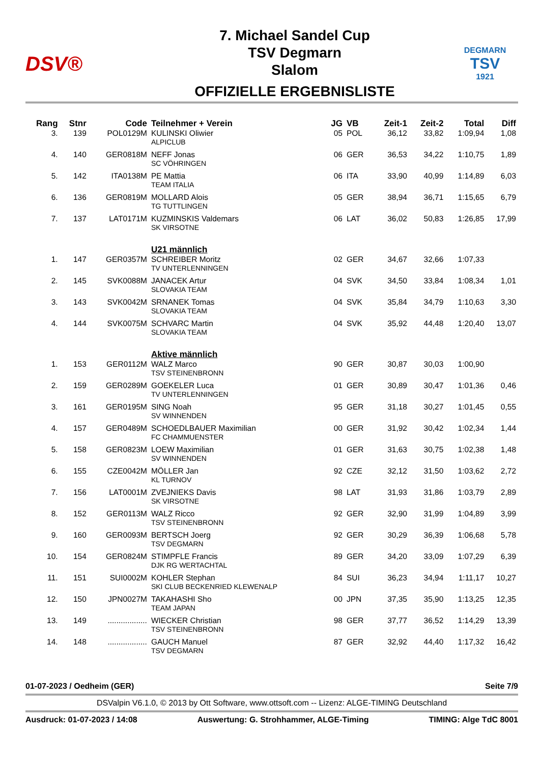DSV®
7. Michael Sandel Cup
TSV Degmarn
Slalom
OFFIZIELLE ERGEBNISLISTE
DEGMARN
TSV
1921
| Rang | Stnr | Code | Teilnehmer + Verein | JG | VB | Zeit-1 | Zeit-2 | Total | Diff |
| --- | --- | --- | --- | --- | --- | --- | --- | --- | --- |
| 3. | 139 | POL0129M | KULINSKI Oliwier ALPICLUB | 05 | POL | 36,12 | 33,82 | 1:09,94 | 1,08 |
| 4. | 140 | GER0818M | NEFF Jonas SC VÖHRINGEN | 06 | GER | 36,53 | 34,22 | 1:10,75 | 1,89 |
| 5. | 142 | ITA0138M | PE Mattia TEAM ITALIA | 06 | ITA | 33,90 | 40,99 | 1:14,89 | 6,03 |
| 6. | 136 | GER0819M | MOLLARD Alois TG TUTTLINGEN | 05 | GER | 38,94 | 36,71 | 1:15,65 | 6,79 |
| 7. | 137 | LAT0171M | KUZMINSKIS Valdemars SK VIRSOTNE | 06 | LAT | 36,02 | 50,83 | 1:26,85 | 17,99 |
| | | | U21 männlich | | | | | | |
| 1. | 147 | GER0357M | SCHREIBER Moritz TV UNTERLENNINGEN | 02 | GER | 34,67 | 32,66 | 1:07,33 | |
| 2. | 145 | SVK0088M | JANACEK Artur SLOVAKIA TEAM | 04 | SVK | 34,50 | 33,84 | 1:08,34 | 1,01 |
| 3. | 143 | SVK0042M | SRNANEK Tomas SLOVAKIA TEAM | 04 | SVK | 35,84 | 34,79 | 1:10,63 | 3,30 |
| 4. | 144 | SVK0075M | SCHVARC Martin SLOVAKIA TEAM | 04 | SVK | 35,92 | 44,48 | 1:20,40 | 13,07 |
| | | | Aktive männlich | | | | | | |
| 1. | 153 | GER0112M | WALZ Marco TSV STEINENBRONN | 90 | GER | 30,87 | 30,03 | 1:00,90 | |
| 2. | 159 | GER0289M | GOEKELER Luca TV UNTERLENNINGEN | 01 | GER | 30,89 | 30,47 | 1:01,36 | 0,46 |
| 3. | 161 | GER0195M | SING Noah SV WINNENDEN | 95 | GER | 31,18 | 30,27 | 1:01,45 | 0,55 |
| 4. | 157 | GER0489M | SCHOEDLBAUER Maximilian FC CHAMMUENSTER | 00 | GER | 31,92 | 30,42 | 1:02,34 | 1,44 |
| 5. | 158 | GER0823M | LOEW Maximilian SV WINNENDEN | 01 | GER | 31,63 | 30,75 | 1:02,38 | 1,48 |
| 6. | 155 | CZE0042M | MÖLLER Jan KL TURNOV | 92 | CZE | 32,12 | 31,50 | 1:03,62 | 2,72 |
| 7. | 156 | LAT0001M | ZVEJNIEKS Davis SK VIRSOTNE | 98 | LAT | 31,93 | 31,86 | 1:03,79 | 2,89 |
| 8. | 152 | GER0113M | WALZ Ricco TSV STEINENBRONN | 92 | GER | 32,90 | 31,99 | 1:04,89 | 3,99 |
| 9. | 160 | GER0093M | BERTSCH Joerg TSV DEGMARN | 92 | GER | 30,29 | 36,39 | 1:06,68 | 5,78 |
| 10. | 154 | GER0824M | STIMPFLE Francis DJK RG WERTACHTAL | 89 | GER | 34,20 | 33,09 | 1:07,29 | 6,39 |
| 11. | 151 | SUI0002M | KOHLER Stephan SKI CLUB BECKENRIED KLEWENALP | 84 | SUI | 36,23 | 34,94 | 1:11,17 | 10,27 |
| 12. | 150 | JPN0027M | TAKAHASHI Sho TEAM JAPAN | 00 | JPN | 37,35 | 35,90 | 1:13,25 | 12,35 |
| 13. | 149 | .................. | WIECKER Christian TSV STEINENBRONN | 98 | GER | 37,77 | 36,52 | 1:14,29 | 13,39 |
| 14. | 148 | .................. | GAUCH Manuel TSV DEGMARN | 87 | GER | 32,92 | 44,40 | 1:17,32 | 16,42 |
01-07-2023 / Oedheim (GER) Seite 7/9
DSValpin V6.1.0, © 2013 by Ott Software, www.ottsoft.com -- Lizenz: ALGE-TIMING Deutschland
Ausdruck: 01-07-2023 / 14:08 Auswertung: G. Strohhammer, ALGE-Timing TIMING: Alge TdC 8001